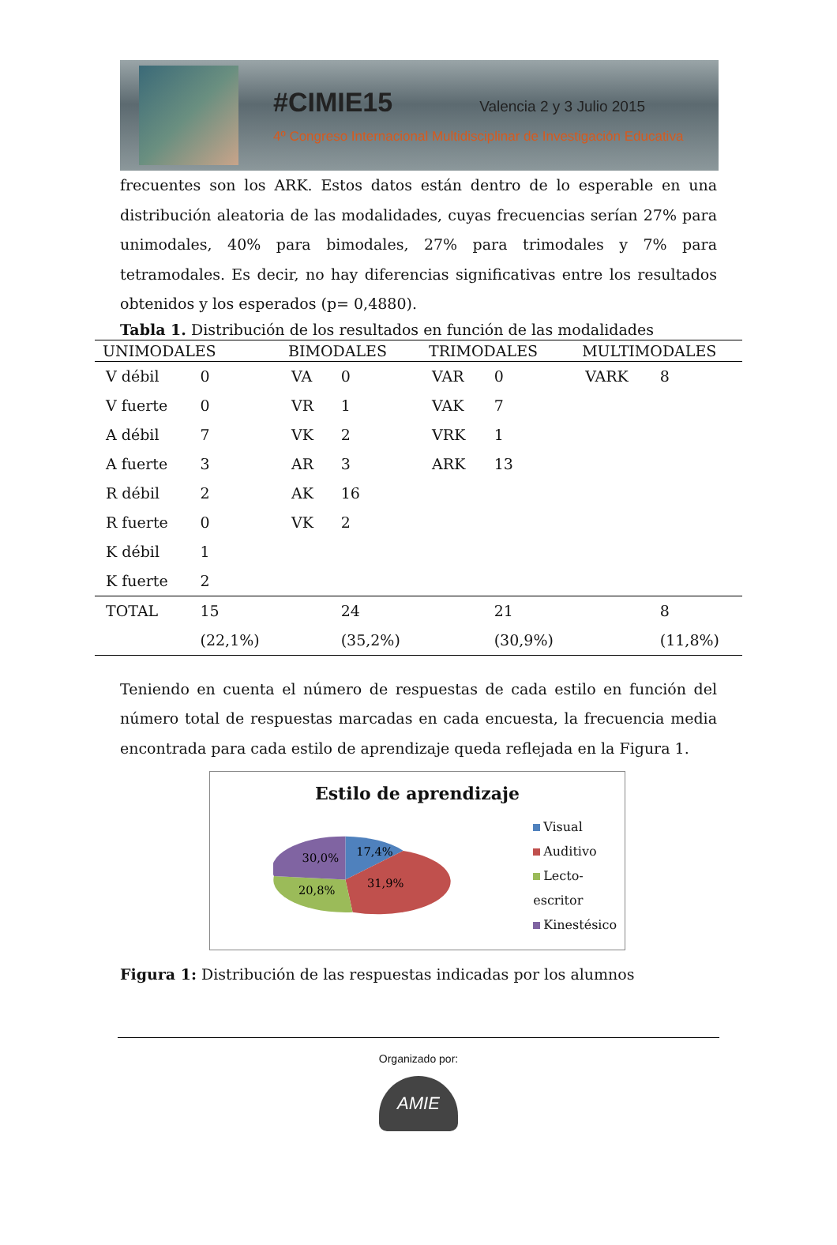#CIMIE15 Valencia 2 y 3 Julio 2015
4º Congreso Internacional Multidisciplinar de Investigación Educativa
frecuentes son los ARK. Estos datos están dentro de lo esperable en una distribución aleatoria de las modalidades, cuyas frecuencias serían 27% para unimodales, 40% para bimodales, 27% para trimodales y 7% para tetramodales. Es decir, no hay diferencias significativas entre los resultados obtenidos y los esperados (p= 0,4880).
Tabla 1. Distribución de los resultados en función de las modalidades
| UNIMODALES | | BIMODALES | | TRIMODALES | | MULTIMODALES | |
| --- | --- | --- | --- | --- | --- | --- | --- |
| V débil | 0 | VA | 0 | VAR | 0 | VARK | 8 |
| V fuerte | 0 | VR | 1 | VAK | 7 | | |
| A débil | 7 | VK | 2 | VRK | 1 | | |
| A fuerte | 3 | AR | 3 | ARK | 13 | | |
| R débil | 2 | AK | 16 | | | | |
| R fuerte | 0 | VK | 2 | | | | |
| K débil | 1 | | | | | | |
| K fuerte | 2 | | | | | | |
| TOTAL | 15 | | 24 | | 21 | | 8 |
| | (22,1%) | | (35,2%) | | (30,9%) | | (11,8%) |
Teniendo en cuenta el número de respuestas de cada estilo en función del número total de respuestas marcadas en cada encuesta, la frecuencia media encontrada para cada estilo de aprendizaje queda reflejada en la Figura 1.
Estilo de aprendizaje
30,0%
17,4%
20,8%
31,9%
Visual
Auditivo
Lecto-escritor
Kinestésico
Figura 1: Distribución de las respuestas indicadas por los alumnos
Organizado por:
AMIE